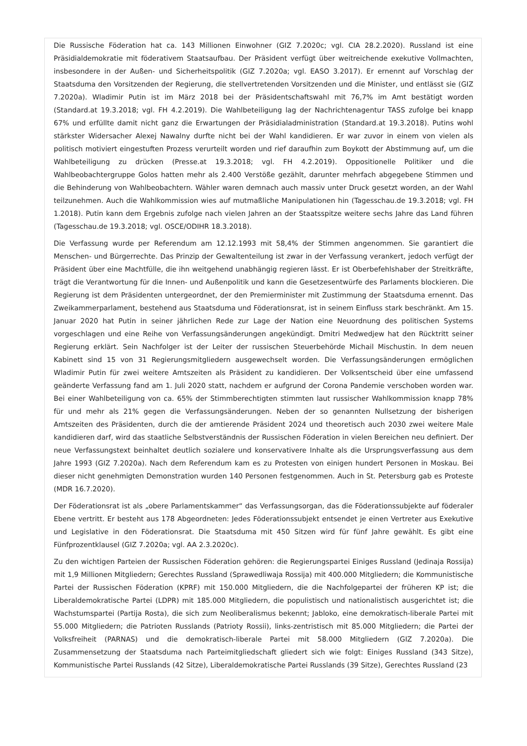Die Russische Föderation hat ca. 143 Millionen Einwohner (GIZ 7.2020c; vgl. CIA 28.2.2020). Russland ist eine Präsidialdemokratie mit föderativem Staatsaufbau. Der Präsident verfügt über weitreichende exekutive Vollmachten, insbesondere in der Außen- und Sicherheitspolitik (GIZ 7.2020a; vgl. EASO 3.2017). Er ernennt auf Vorschlag der Staatsduma den Vorsitzenden der Regierung, die stellvertretenden Vorsitzenden und die Minister, und entlässt sie (GIZ 7.2020a). Wladimir Putin ist im März 2018 bei der Präsidentschaftswahl mit 76,7% im Amt bestätigt worden (Standard.at 19.3.2018; vgl. FH 4.2.2019). Die Wahlbeteiligung lag der Nachrichtenagentur TASS zufolge bei knapp 67% und erfüllte damit nicht ganz die Erwartungen der Präsidialadministration (Standard.at 19.3.2018). Putins wohl stärkster Widersacher Alexej Nawalny durfte nicht bei der Wahl kandidieren. Er war zuvor in einem von vielen als politisch motiviert eingestuften Prozess verurteilt worden und rief daraufhin zum Boykott der Abstimmung auf, um die Wahlbeteiligung zu drücken (Presse.at 19.3.2018; vgl. FH 4.2.2019). Oppositionelle Politiker und die Wahlbeobachtergruppe Golos hatten mehr als 2.400 Verstöße gezählt, darunter mehrfach abgegebene Stimmen und die Behinderung von Wahlbeobachtern. Wähler waren demnach auch massiv unter Druck gesetzt worden, an der Wahl teilzunehmen. Auch die Wahlkommission wies auf mutmaßliche Manipulationen hin (Tagesschau.de 19.3.2018; vgl. FH 1.2018). Putin kann dem Ergebnis zufolge nach vielen Jahren an der Staatsspitze weitere sechs Jahre das Land führen (Tagesschau.de 19.3.2018; vgl. OSCE/ODIHR 18.3.2018).
Die Verfassung wurde per Referendum am 12.12.1993 mit 58,4% der Stimmen angenommen. Sie garantiert die Menschen- und Bürgerrechte. Das Prinzip der Gewaltenteilung ist zwar in der Verfassung verankert, jedoch verfügt der Präsident über eine Machtfülle, die ihn weitgehend unabhängig regieren lässt. Er ist Oberbefehlshaber der Streitkräfte, trägt die Verantwortung für die Innen- und Außenpolitik und kann die Gesetzesentwürfe des Parlaments blockieren. Die Regierung ist dem Präsidenten untergeordnet, der den Premierminister mit Zustimmung der Staatsduma ernennt. Das Zweikammerparlament, bestehend aus Staatsduma und Föderationsrat, ist in seinem Einfluss stark beschränkt. Am 15. Januar 2020 hat Putin in seiner jährlichen Rede zur Lage der Nation eine Neuordnung des politischen Systems vorgeschlagen und eine Reihe von Verfassungsänderungen angekündigt. Dmitri Medwedjew hat den Rücktritt seiner Regierung erklärt. Sein Nachfolger ist der Leiter der russischen Steuerbehörde Michail Mischustin. In dem neuen Kabinett sind 15 von 31 Regierungsmitgliedern ausgewechselt worden. Die Verfassungsänderungen ermöglichen Wladimir Putin für zwei weitere Amtszeiten als Präsident zu kandidieren. Der Volksentscheid über eine umfassend geänderte Verfassung fand am 1. Juli 2020 statt, nachdem er aufgrund der Corona Pandemie verschoben worden war. Bei einer Wahlbeteiligung von ca. 65% der Stimmberechtigten stimmten laut russischer Wahlkommission knapp 78% für und mehr als 21% gegen die Verfassungsänderungen. Neben der so genannten Nullsetzung der bisherigen Amtszeiten des Präsidenten, durch die der amtierende Präsident 2024 und theoretisch auch 2030 zwei weitere Male kandidieren darf, wird das staatliche Selbstverständnis der Russischen Föderation in vielen Bereichen neu definiert. Der neue Verfassungstext beinhaltet deutlich sozialere und konservativere Inhalte als die Ursprungsverfassung aus dem Jahre 1993 (GIZ 7.2020a). Nach dem Referendum kam es zu Protesten von einigen hundert Personen in Moskau. Bei dieser nicht genehmigten Demonstration wurden 140 Personen festgenommen. Auch in St. Petersburg gab es Proteste (MDR 16.7.2020).
Der Föderationsrat ist als „obere Parlamentskammer“ das Verfassungsorgan, das die Föderationssubjekte auf föderaler Ebene vertritt. Er besteht aus 178 Abgeordneten: Jedes Föderationssubjekt entsendet je einen Vertreter aus Exekutive und Legislative in den Föderationsrat. Die Staatsduma mit 450 Sitzen wird für fünf Jahre gewählt. Es gibt eine Fünfprozentklausel (GIZ 7.2020a; vgl. AA 2.3.2020c).
Zu den wichtigen Parteien der Russischen Föderation gehören: die Regierungspartei Einiges Russland (Jedinaja Rossija) mit 1,9 Millionen Mitgliedern; Gerechtes Russland (Sprawedliwaja Rossija) mit 400.000 Mitgliedern; die Kommunistische Partei der Russischen Föderation (KPRF) mit 150.000 Mitgliedern, die die Nachfolgepartei der früheren KP ist; die Liberaldemokratische Partei (LDPR) mit 185.000 Mitgliedern, die populistisch und nationalistisch ausgerichtet ist; die Wachstumspartei (Partija Rosta), die sich zum Neoliberalismus bekennt; Jabloko, eine demokratisch-liberale Partei mit 55.000 Mitgliedern; die Patrioten Russlands (Patrioty Rossii), links-zentristisch mit 85.000 Mitgliedern; die Partei der Volksfreiheit (PARNAS) und die demokratisch-liberale Partei mit 58.000 Mitgliedern (GIZ 7.2020a). Die Zusammensetzung der Staatsduma nach Parteimitgliedschaft gliedert sich wie folgt: Einiges Russland (343 Sitze), Kommunistische Partei Russlands (42 Sitze), Liberaldemokratische Partei Russlands (39 Sitze), Gerechtes Russland (23